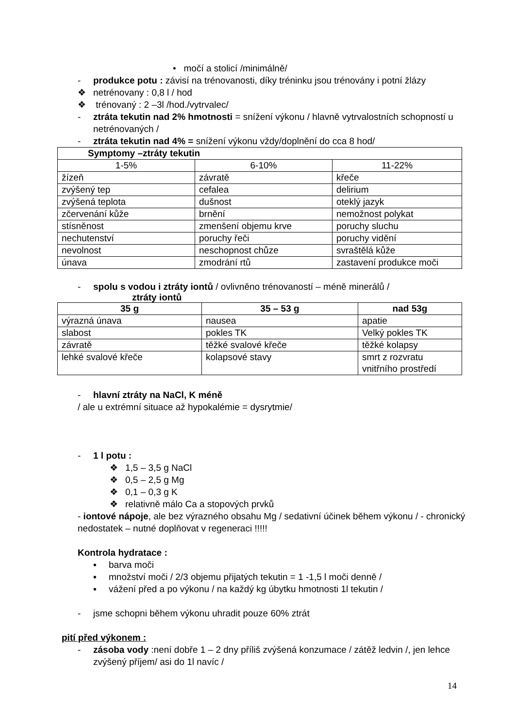• močí a stolicí /minimálně/
- produkce potu : závisí na trénovanosti, díky tréninku jsou trénovány i potní žlázy
❖ netrénovany : 0,8 l / hod
❖ trénovaný : 2 –3l /hod./vytrvalec/
- ztráta tekutin nad 2% hmotnosti = snížení výkonu / hlavně vytrvalostních schopností u netrénovaných /
- ztráta tekutin nad 4% = snížení výkonu vždy/doplnění do cca 8 hod/
| Symptomy –ztráty tekutin | | |
| --- | --- | --- |
| 1-5% | 6-10% | 11-22% |
| žízeň | závratě | křeče |
| zvýšený tep | cefalea | delirium |
| zvýšená teplota | dušnost | oteklý jazyk |
| zčervenání kůže | brnění | nemožnost polykat |
| stísněnost | zmenšení objemu krve | poruchy sluchu |
| nechutenství | poruchy řeči | poruchy vidění |
| nevolnost | neschopnost chůze | svraštělá kůže |
| únava | zmodrání rtů | zastavení produkce moči |
- spolu s vodou i ztráty iontů / ovlivněno trénovaností – méně minerálů /
ztráty iontů
| 35 g | 35 – 53 g | nad 53g |
| --- | --- | --- |
| výrazná únava | nausea | apatie |
| slabost | pokles TK | Velký pokles TK |
| závratě | těžké svalové křeče | těžké kolapsy |
| lehké svalové křeče | kolapsové stavy | smrt z rozvratu vnitřního prostředí |
- hlavní ztráty na NaCl, K méně
/ ale u extrémní situace až hypokalémie = dysrytmie/
- 1 l potu :
❖ 1,5 – 3,5 g NaCl
❖ 0,5 – 2,5 g Mg
❖ 0,1 – 0,3 g K
❖ relativně málo Ca a stopových prvků
- iontové nápoje, ale bez výrazného obsahu Mg / sedativní účinek během výkonu / - chronický nedostatek – nutné doplňovat v regeneraci !!!!!
Kontrola hydratace :
▪ barva moči
▪ množství moči / 2/3 objemu přijatých tekutin = 1 -1,5 l moči denně /
▪ vážení před a po výkonu / na každý kg úbytku hmotnosti 1l tekutin /
- jsme schopni během výkonu uhradit pouze 60% ztrát
pití před výkonem :
- zásoba vody :není dobře 1 – 2 dny příliš zvýšená konzumace / zátěž ledvin /, jen lehce zvýšený příjem/ asi do 1l navíc /
14